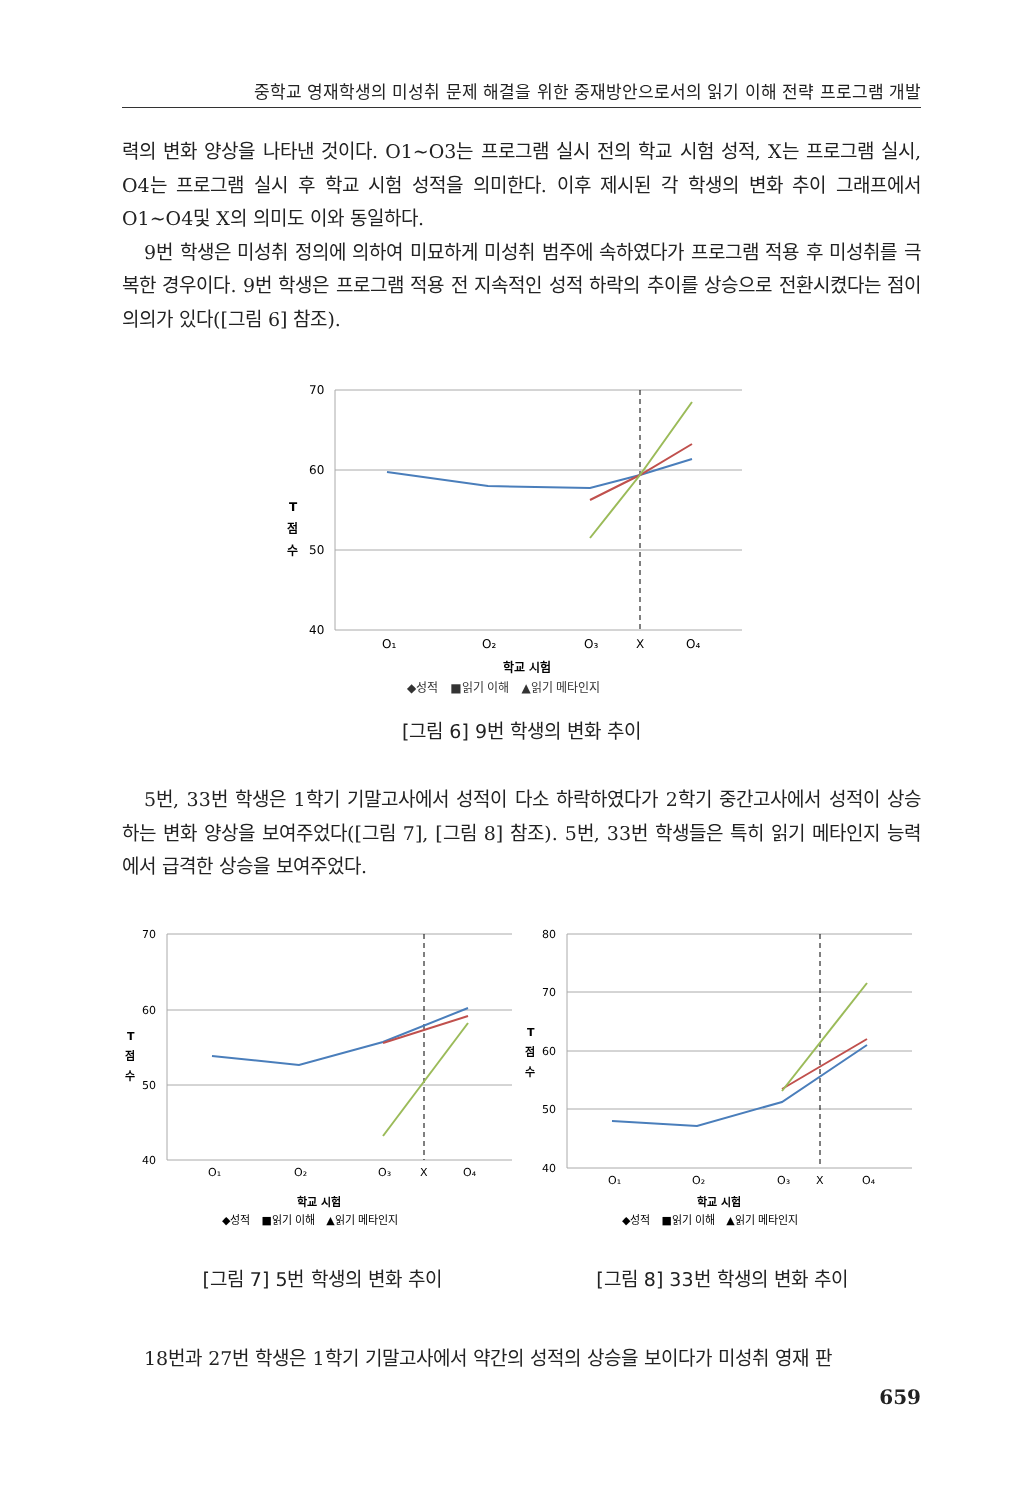중학교 영재학생의 미성취 문제 해결을 위한 중재방안으로서의 읽기 이해 전략 프로그램 개발
력의 변화 양상을 나타낸 것이다. O1~O3는 프로그램 실시 전의 학교 시험 성적, X는 프로그램 실시, O4는 프로그램 실시 후 학교 시험 성적을 의미한다. 이후 제시된 각 학생의 변화 추이 그래프에서 O1~O4및 X의 의미도 이와 동일하다.
9번 학생은 미성취 정의에 의하여 미묘하게 미성취 범주에 속하였다가 프로그램 적용 후 미성취를 극복한 경우이다. 9번 학생은 프로그램 적용 전 지속적인 성적 하락의 추이를 상승으로 전환시켰다는 점이 의의가 있다([그림 6] 참조).
70
60
50
40
T
점
수
O₁
O₂
O₃
X
O₄
학교 시험
◆성적　■읽기 이해　▲읽기 메타인지
[그림 6] 9번 학생의 변화 추이
5번, 33번 학생은 1학기 기말고사에서 성적이 다소 하락하였다가 2학기 중간고사에서 성적이 상승하는 변화 양상을 보여주었다([그림 7], [그림 8] 참조). 5번, 33번 학생들은 특히 읽기 메타인지 능력에서 급격한 상승을 보여주었다.
70
60
50
40
T
점
수
O₁
O₂
O₃
X
O₄
학교 시험
◆성적　■읽기 이해　▲읽기 메타인지
[그림 7] 5번 학생의 변화 추이
80
70
60
50
40
T
점
수
O₁
O₂
O₃
X
O₄
학교 시험
◆성적　■읽기 이해　▲읽기 메타인지
[그림 8] 33번 학생의 변화 추이
18번과 27번 학생은 1학기 기말고사에서 약간의 성적의 상승을 보이다가 미성취 영재 판
659